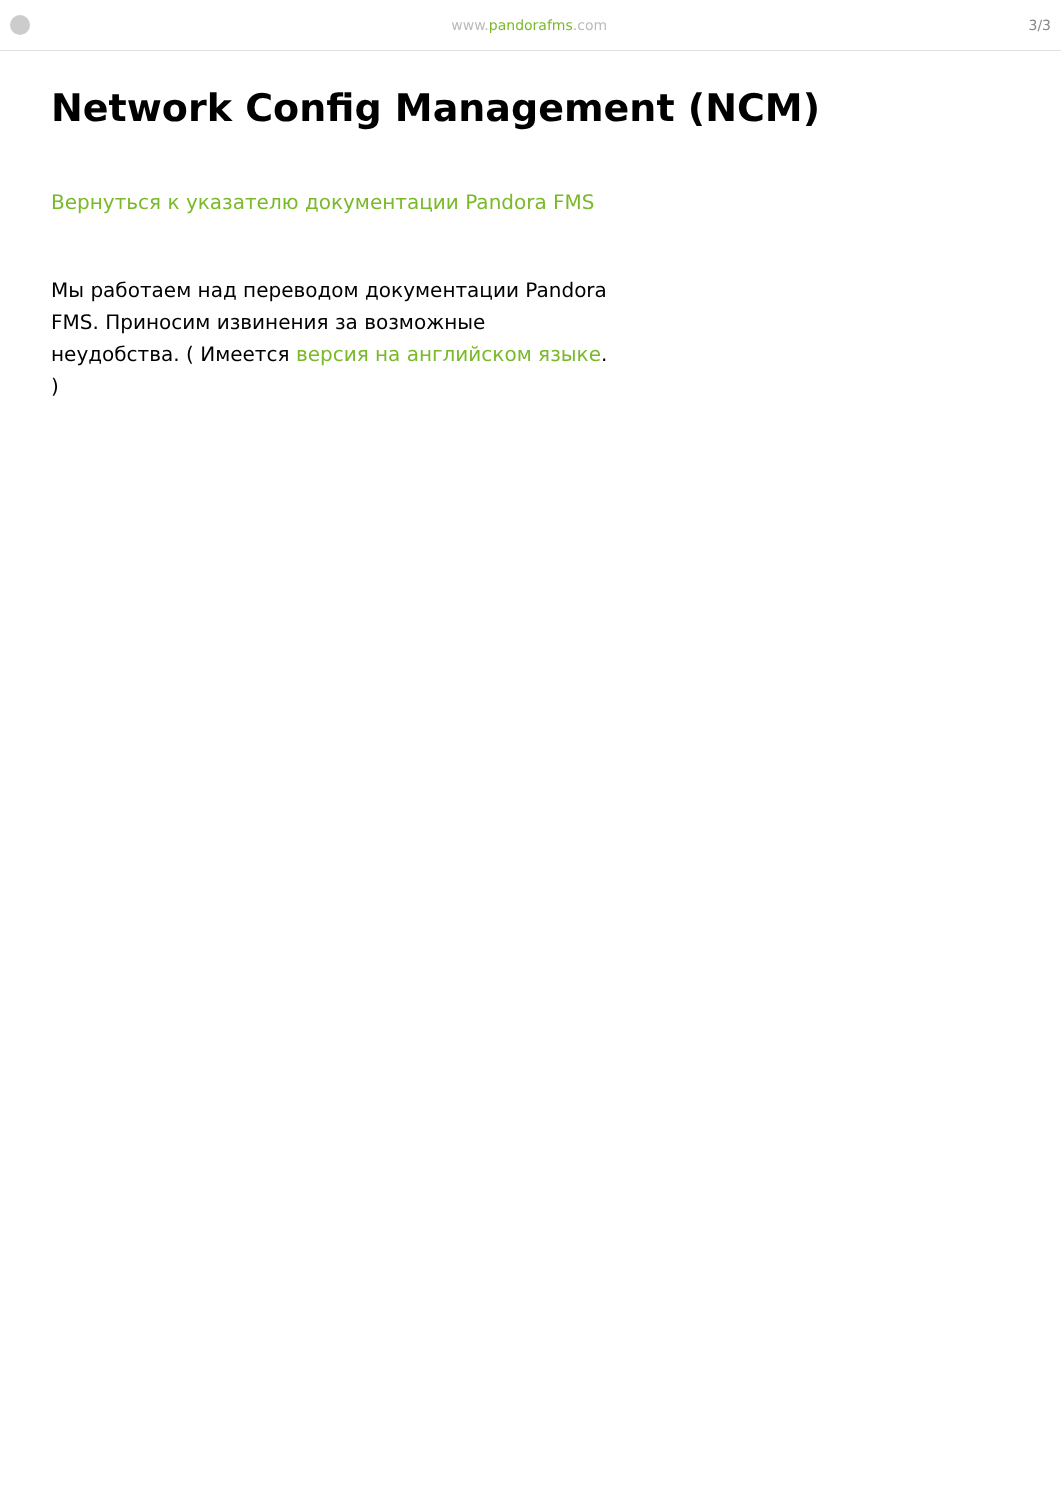www.pandorafms.com 3/3
Network Config Management (NCM)
Вернуться к указателю документации Pandora FMS
Мы работаем над переводом документации Pandora FMS. Приносим извинения за возможные неудобства. ( Имеется версия на английском языке. )